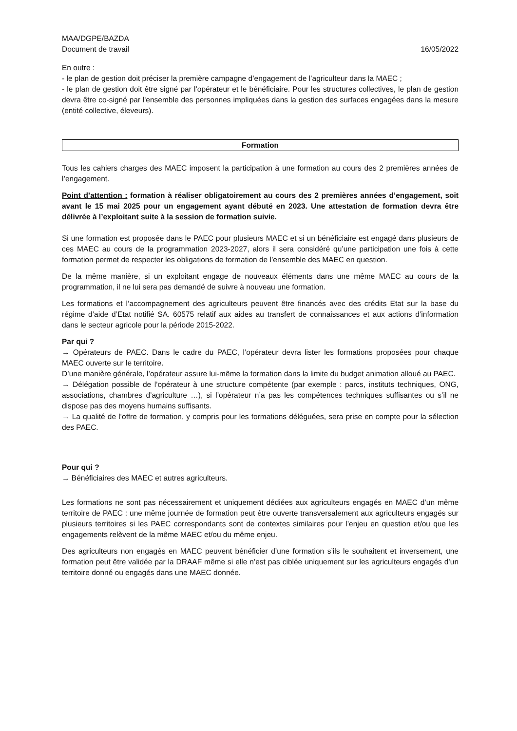MAA/DGPE/BAZDA
Document de travail 16/05/2022
En outre :
- le plan de gestion doit préciser la première campagne d’engagement de l’agriculteur dans la MAEC ;
- le plan de gestion doit être signé par l’opérateur et le bénéficiaire. Pour les structures collectives, le plan de gestion devra être co-signé par l'ensemble des personnes impliquées dans la gestion des surfaces engagées dans la mesure (entité collective, éleveurs).
Formation
Tous les cahiers charges des MAEC imposent la participation à une formation au cours des 2 premières années de l’engagement.
Point d’attention : formation à réaliser obligatoirement au cours des 2 premières années d’engagement, soit avant le 15 mai 2025 pour un engagement ayant débuté en 2023. Une attestation de formation devra être délivrée à l’exploitant suite à la session de formation suivie.
Si une formation est proposée dans le PAEC pour plusieurs MAEC et si un bénéficiaire est engagé dans plusieurs de ces MAEC au cours de la programmation 2023-2027, alors il sera considéré qu’une participation une fois à cette formation permet de respecter les obligations de formation de l’ensemble des MAEC en question.
De la même manière, si un exploitant engage de nouveaux éléments dans une même MAEC au cours de la programmation, il ne lui sera pas demandé de suivre à nouveau une formation.
Les formations et l’accompagnement des agriculteurs peuvent être financés avec des crédits Etat sur la base du régime d’aide d’Etat notifié SA. 60575 relatif aux aides au transfert de connaissances et aux actions d’information dans le secteur agricole pour la période 2015-2022.
Par qui ?
→ Opérateurs de PAEC. Dans le cadre du PAEC, l’opérateur devra lister les formations proposées pour chaque MAEC ouverte sur le territoire.
D’une manière générale, l’opérateur assure lui-même la formation dans la limite du budget animation alloué au PAEC.
→ Délégation possible de l’opérateur à une structure compétente (par exemple : parcs, instituts techniques, ONG, associations, chambres d’agriculture …), si l’opérateur n’a pas les compétences techniques suffisantes ou s’il ne dispose pas des moyens humains suffisants.
→ La qualité de l’offre de formation, y compris pour les formations déléguées, sera prise en compte pour la sélection des PAEC.
Pour qui ?
→ Bénéficiaires des MAEC et autres agriculteurs.
Les formations ne sont pas nécessairement et uniquement dédiées aux agriculteurs engagés en MAEC d’un même territoire de PAEC : une même journée de formation peut être ouverte transversalement aux agriculteurs engagés sur plusieurs territoires si les PAEC correspondants sont de contextes similaires pour l’enjeu en question et/ou que les engagements relèvent de la même MAEC et/ou du même enjeu.
Des agriculteurs non engagés en MAEC peuvent bénéficier d’une formation s’ils le souhaitent et inversement, une formation peut être validée par la DRAAF même si elle n’est pas ciblée uniquement sur les agriculteurs engagés d’un territoire donné ou engagés dans une MAEC donnée.